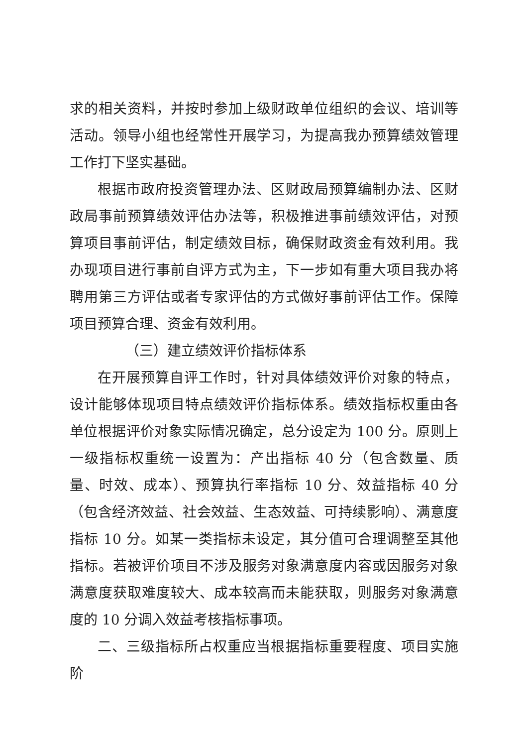求的相关资料，并按时参加上级财政单位组织的会议、培训等活动。领导小组也经常性开展学习，为提高我办预算绩效管理工作打下坚实基础。
根据市政府投资管理办法、区财政局预算编制办法、区财政局事前预算绩效评估办法等，积极推进事前绩效评估，对预算项目事前评估，制定绩效目标，确保财政资金有效利用。我办现项目进行事前自评方式为主，下一步如有重大项目我办将聘用第三方评估或者专家评估的方式做好事前评估工作。保障项目预算合理、资金有效利用。
（三）建立绩效评价指标体系
在开展预算自评工作时，针对具体绩效评价对象的特点，设计能够体现项目特点绩效评价指标体系。绩效指标权重由各单位根据评价对象实际情况确定，总分设定为 100 分。原则上一级指标权重统一设置为：产出指标 40 分（包含数量、质量、时效、成本）、预算执行率指标 10 分、效益指标 40 分（包含经济效益、社会效益、生态效益、可持续影响）、满意度指标 10 分。如某一类指标未设定，其分值可合理调整至其他指标。若被评价项目不涉及服务对象满意度内容或因服务对象满意度获取难度较大、成本较高而未能获取，则服务对象满意度的 10 分调入效益考核指标事项。
二、三级指标所占权重应当根据指标重要程度、项目实施阶